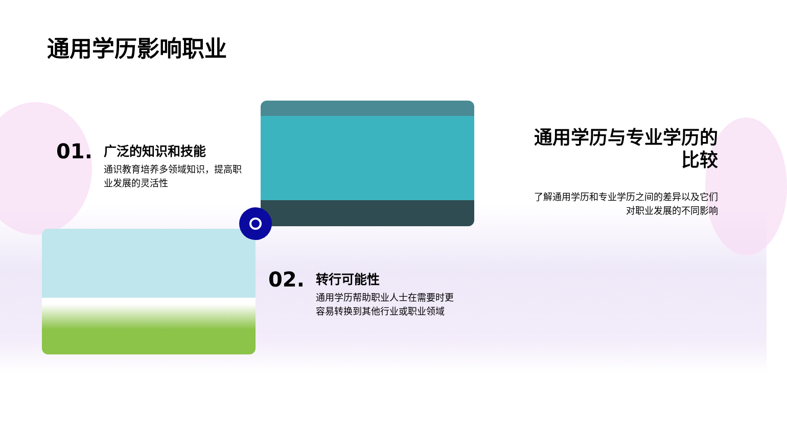通用学历影响职业
01.
广泛的知识和技能
通识教育培养多领域知识，提高职业发展的灵活性
02.
转行可能性
通用学历帮助职业人士在需要时更容易转换到其他行业或职业领域
通用学历与专业学历的比较
了解通用学历和专业学历之间的差异以及它们对职业发展的不同影响